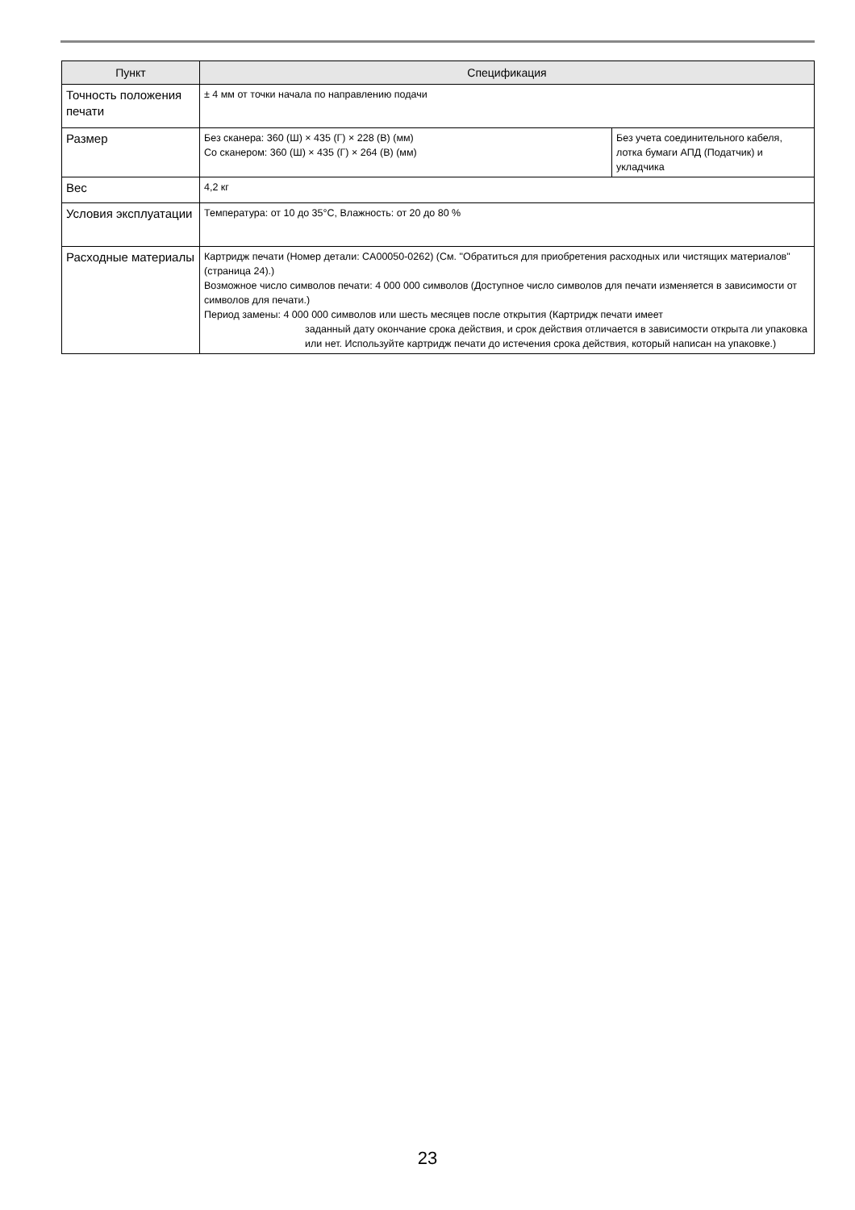| Пункт | Спецификация | |
| --- | --- | --- |
| Точность положения печати | ± 4 мм от точки начала по направлению подачи | |
| Размер | Без сканера: 360 (Ш) × 435 (Г) × 228 (В) (мм) Со сканером: 360 (Ш) × 435 (Г) × 264 (В) (мм) | Без учета соединительного кабеля, лотка бумаги АПД (Податчик) и укладчика |
| Вес | 4,2 кг | |
| Условия эксплуатации | Температура: от 10 до 35°C, Влажность: от 20 до 80 % | |
| Расходные материалы | Картридж печати (Номер детали: CA00050-0262) (См. "Обратиться для приобретения расходных или чистящих материалов" (страница 24).) Возможное число символов печати: 4 000 000 символов (Доступное число символов для печати изменяется в зависимости от символов для печати.) Период замены: 4 000 000 символов или шесть месяцев после открытия (Картридж печати имеет заданный дату окончание срока действия, и срок действия отличается в зависимости открыта ли упаковка или нет. Используйте картридж печати до истечения срока действия, который написан на упаковке.) | |
23